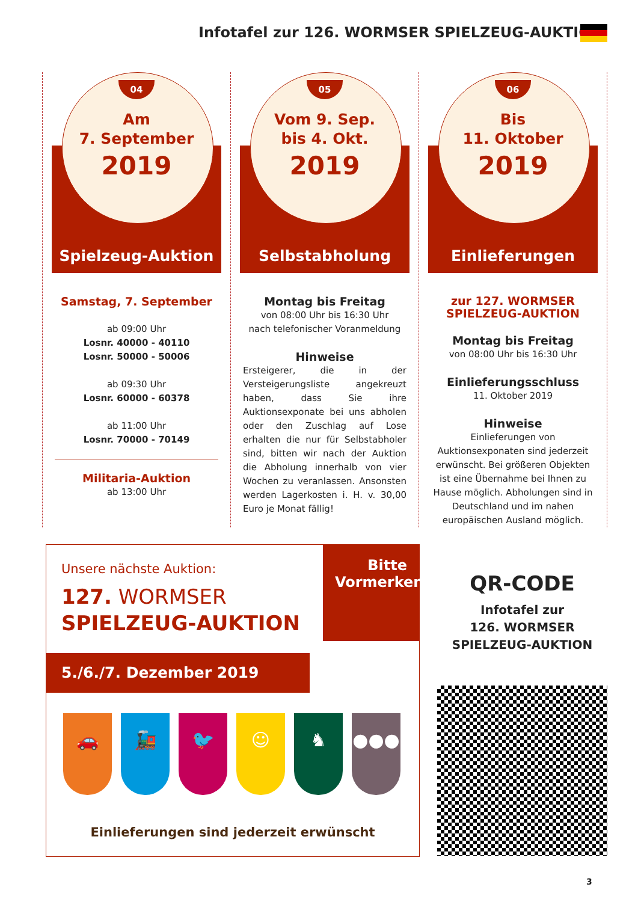Infotafel zur 126. WORMSER SPIELZEUG-AUKTION
04
Am
7. September
2019
Spielzeug-Auktion
Samstag, 7. September
ab 09:00 Uhr
Losnr. 40000 - 40110
Losnr. 50000 - 50006
ab 09:30 Uhr
Losnr. 60000 - 60378
ab 11:00 Uhr
Losnr. 70000 - 70149
Militaria-Auktion
ab 13:00 Uhr
05
Vom 9. Sep.
bis 4. Okt.
2019
Selbstabholung
Montag bis Freitag
von 08:00 Uhr bis 16:30 Uhr
nach telefonischer Voranmeldung
Hinweise
Ersteigerer, die in der Versteigerungsliste angekreuzt haben, dass Sie ihre Auktionsexponate bei uns abholen oder den Zuschlag auf Lose erhalten die nur für Selbstabholer sind, bitten wir nach der Auktion die Abholung innerhalb von vier Wochen zu veranlassen. Ansonsten werden Lagerkosten i. H. v. 30,00 Euro je Monat fällig!
06
Bis
11. Oktober
2019
Einlieferungen
zur 127. WORMSER
SPIELZEUG-AUKTION
Montag bis Freitag
von 08:00 Uhr bis 16:30 Uhr
Einlieferungsschluss
11. Oktober 2019
Hinweise
Einlieferungen von Auktionsexponaten sind jederzeit erwünscht. Bei größeren Objekten ist eine Übernahme bei Ihnen zu Hause möglich. Abholungen sind in Deutschland und im nahen europäischen Ausland möglich.
Unsere nächste Auktion:
127. WORMSER
SPIELZEUG-AUKTION
Bitte
Vormerken
5./6./7. Dezember 2019
🚗 🚂 🐦 ☺ ♞ ●●●
Einlieferungen sind jederzeit erwünscht
QR-CODE
Infotafel zur
126. WORMSER
SPIELZEUG-AUKTION
3